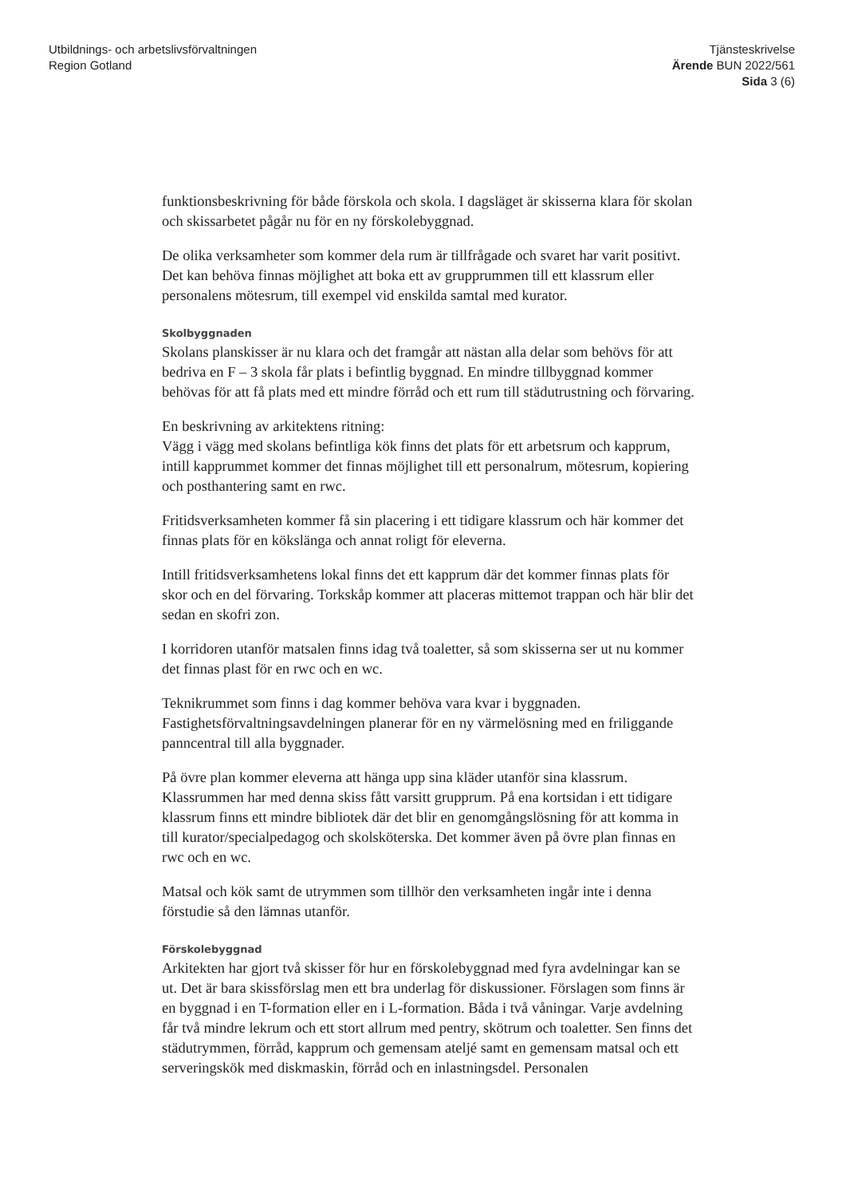Utbildnings- och arbetslivsförvaltningen
Region Gotland
Tjänsteskrivelse
Ärende BUN 2022/561
Sida 3 (6)
funktionsbeskrivning för både förskola och skola. I dagsläget är skisserna klara för skolan och skissarbetet pågår nu för en ny förskolebyggnad.
De olika verksamheter som kommer dela rum är tillfrågade och svaret har varit positivt. Det kan behöva finnas möjlighet att boka ett av grupprummen till ett klassrum eller personalens mötesrum, till exempel vid enskilda samtal med kurator.
Skolbyggnaden
Skolans planskisser är nu klara och det framgår att nästan alla delar som behövs för att bedriva en F – 3 skola får plats i befintlig byggnad. En mindre tillbyggnad kommer behövas för att få plats med ett mindre förråd och ett rum till städutrustning och förvaring.
En beskrivning av arkitektens ritning:
Vägg i vägg med skolans befintliga kök finns det plats för ett arbetsrum och kapprum, intill kapprummet kommer det finnas möjlighet till ett personalrum, mötesrum, kopiering och posthantering samt en rwc.
Fritidsverksamheten kommer få sin placering i ett tidigare klassrum och här kommer det finnas plats för en kökslänga och annat roligt för eleverna.
Intill fritidsverksamhetens lokal finns det ett kapprum där det kommer finnas plats för skor och en del förvaring. Torkskåp kommer att placeras mittemot trappan och här blir det sedan en skofri zon.
I korridoren utanför matsalen finns idag två toaletter, så som skisserna ser ut nu kommer det finnas plast för en rwc och en wc.
Teknikrummet som finns i dag kommer behöva vara kvar i byggnaden. Fastighetsförvaltningsavdelningen planerar för en ny värmelösning med en friliggande panncentral till alla byggnader.
På övre plan kommer eleverna att hänga upp sina kläder utanför sina klassrum. Klassrummen har med denna skiss fått varsitt grupprum. På ena kortsidan i ett tidigare klassrum finns ett mindre bibliotek där det blir en genomgångslösning för att komma in till kurator/specialpedagog och skolsköterska. Det kommer även på övre plan finnas en rwc och en wc.
Matsal och kök samt de utrymmen som tillhör den verksamheten ingår inte i denna förstudie så den lämnas utanför.
Förskolebyggnad
Arkitekten har gjort två skisser för hur en förskolebyggnad med fyra avdelningar kan se ut. Det är bara skissförslag men ett bra underlag för diskussioner. Förslagen som finns är en byggnad i en T-formation eller en i L-formation. Båda i två våningar. Varje avdelning får två mindre lekrum och ett stort allrum med pentry, skötrum och toaletter. Sen finns det städutrymmen, förråd, kapprum och gemensam ateljé samt en gemensam matsal och ett serveringskök med diskmaskin, förråd och en inlastningsdel. Personalen